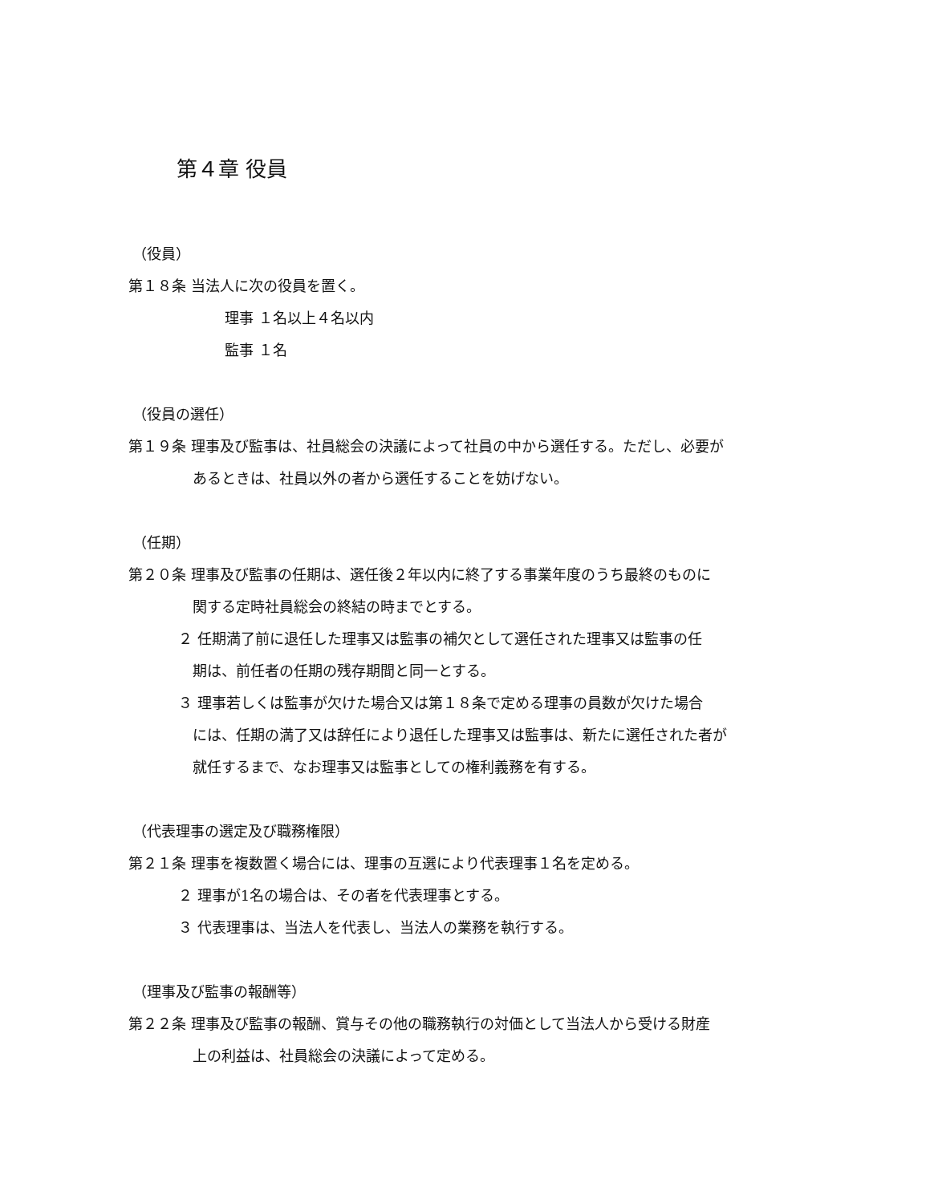第４章 役員
（役員）
第１８条 当法人に次の役員を置く。
理事 １名以上４名以内
監事 １名
（役員の選任）
第１９条 理事及び監事は、社員総会の決議によって社員の中から選任する。ただし、必要が
あるときは、社員以外の者から選任することを妨げない。
（任期）
第２０条 理事及び監事の任期は、選任後２年以内に終了する事業年度のうち最終のものに
関する定時社員総会の終結の時までとする。
２ 任期満了前に退任した理事又は監事の補欠として選任された理事又は監事の任
期は、前任者の任期の残存期間と同一とする。
３ 理事若しくは監事が欠けた場合又は第１８条で定める理事の員数が欠けた場合
には、任期の満了又は辞任により退任した理事又は監事は、新たに選任された者が
就任するまで、なお理事又は監事としての権利義務を有する。
（代表理事の選定及び職務権限）
第２１条 理事を複数置く場合には、理事の互選により代表理事１名を定める。
２ 理事が1名の場合は、その者を代表理事とする。
３ 代表理事は、当法人を代表し、当法人の業務を執行する。
（理事及び監事の報酬等）
第２２条 理事及び監事の報酬、賞与その他の職務執行の対価として当法人から受ける財産
上の利益は、社員総会の決議によって定める。